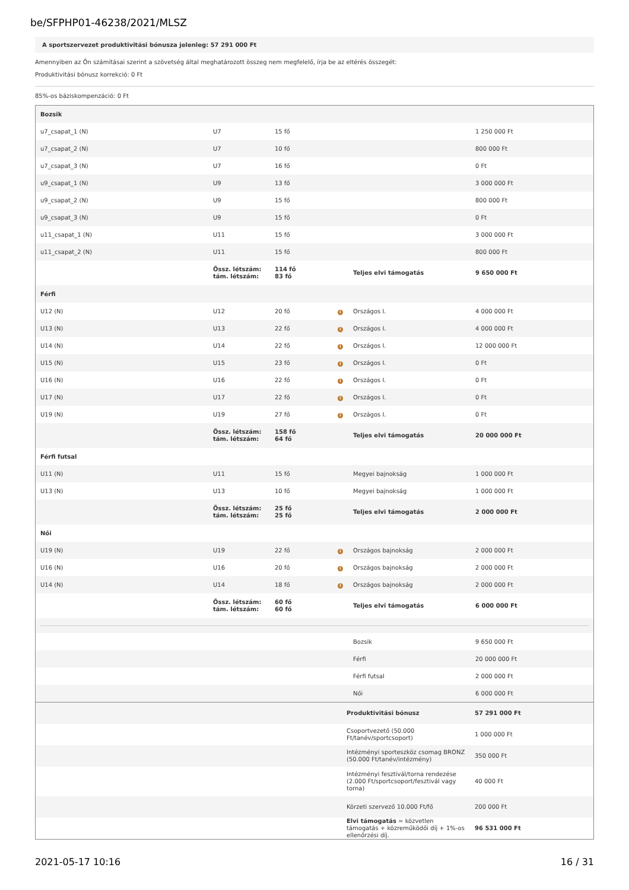be/SFPHP01-46238/2021/MLSZ
A sportszervezet produktivitási bónusza jelenleg: 57 291 000 Ft
Amennyiben az Ön számításai szerint a szövetség által meghatározott összeg nem megfelelő, írja be az eltérés összegét:
Produktivitási bónusz korrekció: 0 Ft
85%-os báziskompenzáció: 0 Ft
| Bozsik | | | | | |
| u7_csapat_1 (N) | U7 | 15 fő | | | 1 250 000 Ft |
| u7_csapat_2 (N) | U7 | 10 fő | | | 800 000 Ft |
| u7_csapat_3 (N) | U7 | 16 fő | | | 0 Ft |
| u9_csapat_1 (N) | U9 | 13 fő | | | 3 000 000 Ft |
| u9_csapat_2 (N) | U9 | 15 fő | | | 800 000 Ft |
| u9_csapat_3 (N) | U9 | 15 fő | | | 0 Ft |
| u11_csapat_1 (N) | U11 | 15 fő | | | 3 000 000 Ft |
| u11_csapat_2 (N) | U11 | 15 fő | | | 800 000 Ft |
| | Össz. létszám: tám. létszám: | 114 fő 83 fő | | Teljes elvi támogatás | 9 650 000 Ft |
| Férfi | | | | | |
| U12 (N) | U12 | 20 fő | i | Országos I. | 4 000 000 Ft |
| U13 (N) | U13 | 22 fő | i | Országos I. | 4 000 000 Ft |
| U14 (N) | U14 | 22 fő | i | Országos I. | 12 000 000 Ft |
| U15 (N) | U15 | 23 fő | i | Országos I. | 0 Ft |
| U16 (N) | U16 | 22 fő | i | Országos I. | 0 Ft |
| U17 (N) | U17 | 22 fő | i | Országos I. | 0 Ft |
| U19 (N) | U19 | 27 fő | i | Országos I. | 0 Ft |
| | Össz. létszám: tám. létszám: | 158 fő 64 fő | | Teljes elvi támogatás | 20 000 000 Ft |
| Férfi futsal | | | | | |
| U11 (N) | U11 | 15 fő | | Megyei bajnokság | 1 000 000 Ft |
| U13 (N) | U13 | 10 fő | | Megyei bajnokság | 1 000 000 Ft |
| | Össz. létszám: tám. létszám: | 25 fő 25 fő | | Teljes elvi támogatás | 2 000 000 Ft |
| Női | | | | | |
| U19 (N) | U19 | 22 fő | i | Országos bajnokság | 2 000 000 Ft |
| U16 (N) | U16 | 20 fő | i | Országos bajnokság | 2 000 000 Ft |
| U14 (N) | U14 | 18 fő | i | Országos bajnokság | 2 000 000 Ft |
| | Össz. létszám: tám. létszám: | 60 fő 60 fő | | Teljes elvi támogatás | 6 000 000 Ft |
| | | | | Bozsik | 9 650 000 Ft |
| | | | | Férfi | 20 000 000 Ft |
| | | | | Férfi futsal | 2 000 000 Ft |
| | | | | Női | 6 000 000 Ft |
| | Produktivitási bónusz | 57 291 000 Ft |
| | Csoportvezető (50.000 Ft/tanév/sportcsoport) | 1 000 000 Ft |
| | Intézményi sporteszköz csomag BRONZ (50.000 Ft/tanév/intézmény) | 350 000 Ft |
| | Intézményi fesztivál/torna rendezése (2.000 Ft/sportcsoport/fesztivál vagy torna) | 40 000 Ft |
| | Körzeti szervező 10.000 Ft/fő | 200 000 Ft |
| | Elvi támogatás = közvetlen támogatás + közreműködői díj + 1%-os ellenőrzési díj. | 96 531 000 Ft |
2021-05-17 10:16 16 / 31